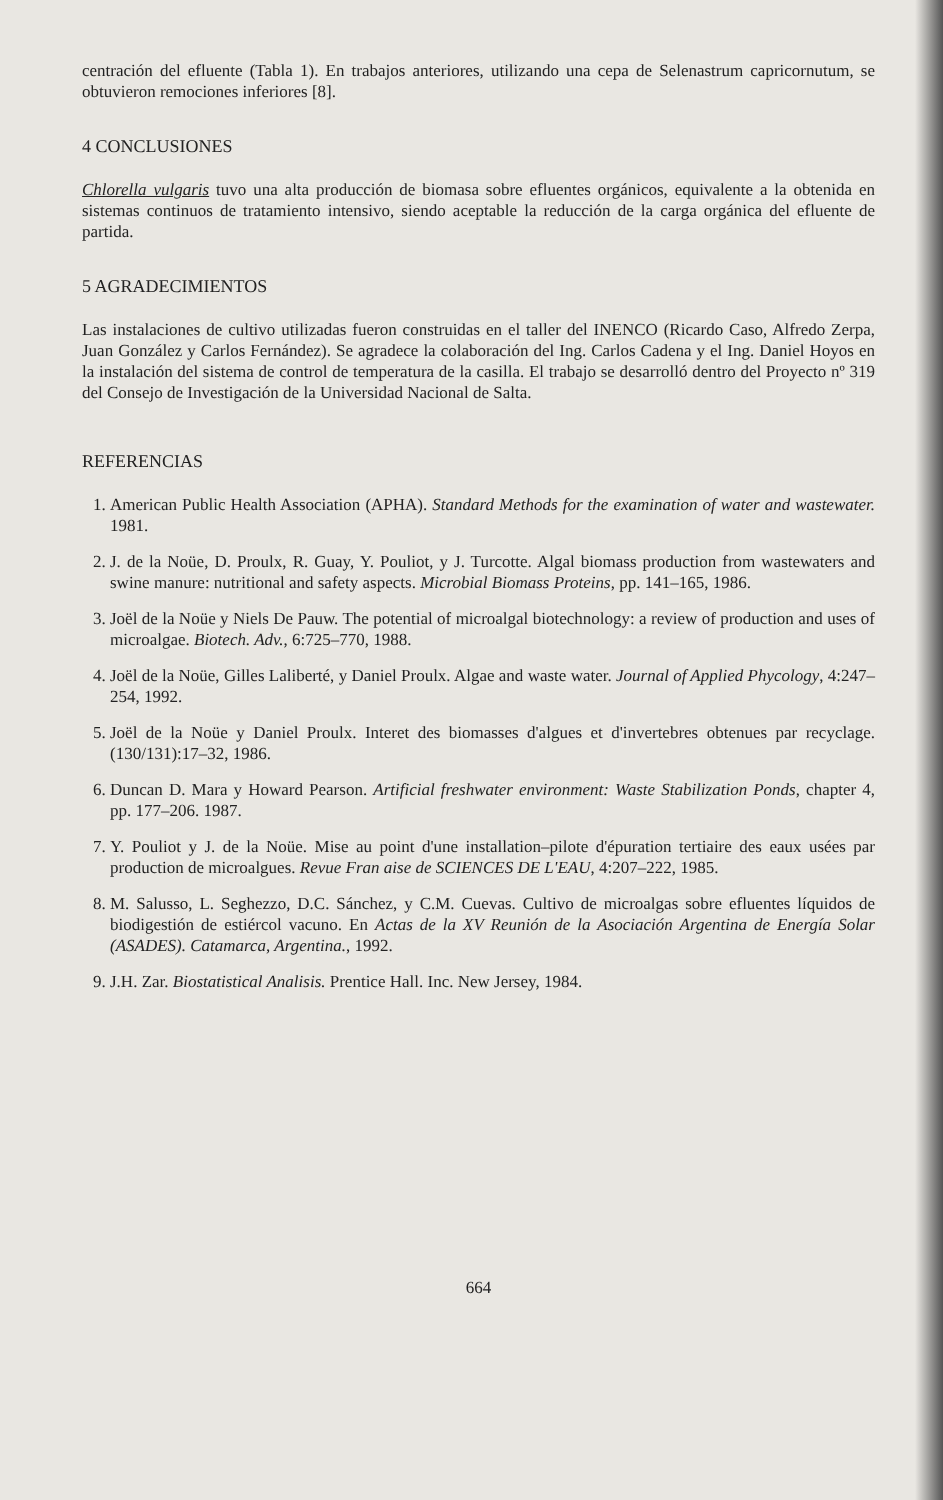centración del efluente (Tabla 1). En trabajos anteriores, utilizando una cepa de Selenastrum capricornutum, se obtuvieron remociones inferiores [8].
4 CONCLUSIONES
Chlorella vulgaris tuvo una alta producción de biomasa sobre efluentes orgánicos, equivalente a la obtenida en sistemas continuos de tratamiento intensivo, siendo aceptable la reducción de la carga orgánica del efluente de partida.
5 AGRADECIMIENTOS
Las instalaciones de cultivo utilizadas fueron construidas en el taller del INENCO (Ricardo Caso, Alfredo Zerpa, Juan González y Carlos Fernández). Se agradece la colaboración del Ing. Carlos Cadena y el Ing. Daniel Hoyos en la instalación del sistema de control de temperatura de la casilla. El trabajo se desarrolló dentro del Proyecto nº 319 del Consejo de Investigación de la Universidad Nacional de Salta.
REFERENCIAS
1. American Public Health Association (APHA). Standard Methods for the examination of water and wastewater. 1981.
2. J. de la Noüe, D. Proulx, R. Guay, Y. Pouliot, y J. Turcotte. Algal biomass production from wastewaters and swine manure: nutritional and safety aspects. Microbial Biomass Proteins, pp. 141–165, 1986.
3. Joël de la Noüe y Niels De Pauw. The potential of microalgal biotechnology: a review of production and uses of microalgae. Biotech. Adv., 6:725–770, 1988.
4. Joël de la Noüe, Gilles Laliberté, y Daniel Proulx. Algae and waste water. Journal of Applied Phycology, 4:247–254, 1992.
5. Joël de la Noüe y Daniel Proulx. Interet des biomasses d'algues et d'invertebres obtenues par recyclage. (130/131):17–32, 1986.
6. Duncan D. Mara y Howard Pearson. Artificial freshwater environment: Waste Stabilization Ponds, chapter 4, pp. 177–206. 1987.
7. Y. Pouliot y J. de la Noüe. Mise au point d'une installation–pilote d'épuration tertiaire des eaux usées par production de microalgues. Revue Fran aise de SCIENCES DE L'EAU, 4:207–222, 1985.
8. M. Salusso, L. Seghezzo, D.C. Sánchez, y C.M. Cuevas. Cultivo de microalgas sobre efluentes líquidos de biodigestión de estiércol vacuno. En Actas de la XV Reunión de la Asociación Argentina de Energía Solar (ASADES). Catamarca, Argentina., 1992.
9. J.H. Zar. Biostatistical Analisis. Prentice Hall. Inc. New Jersey, 1984.
664